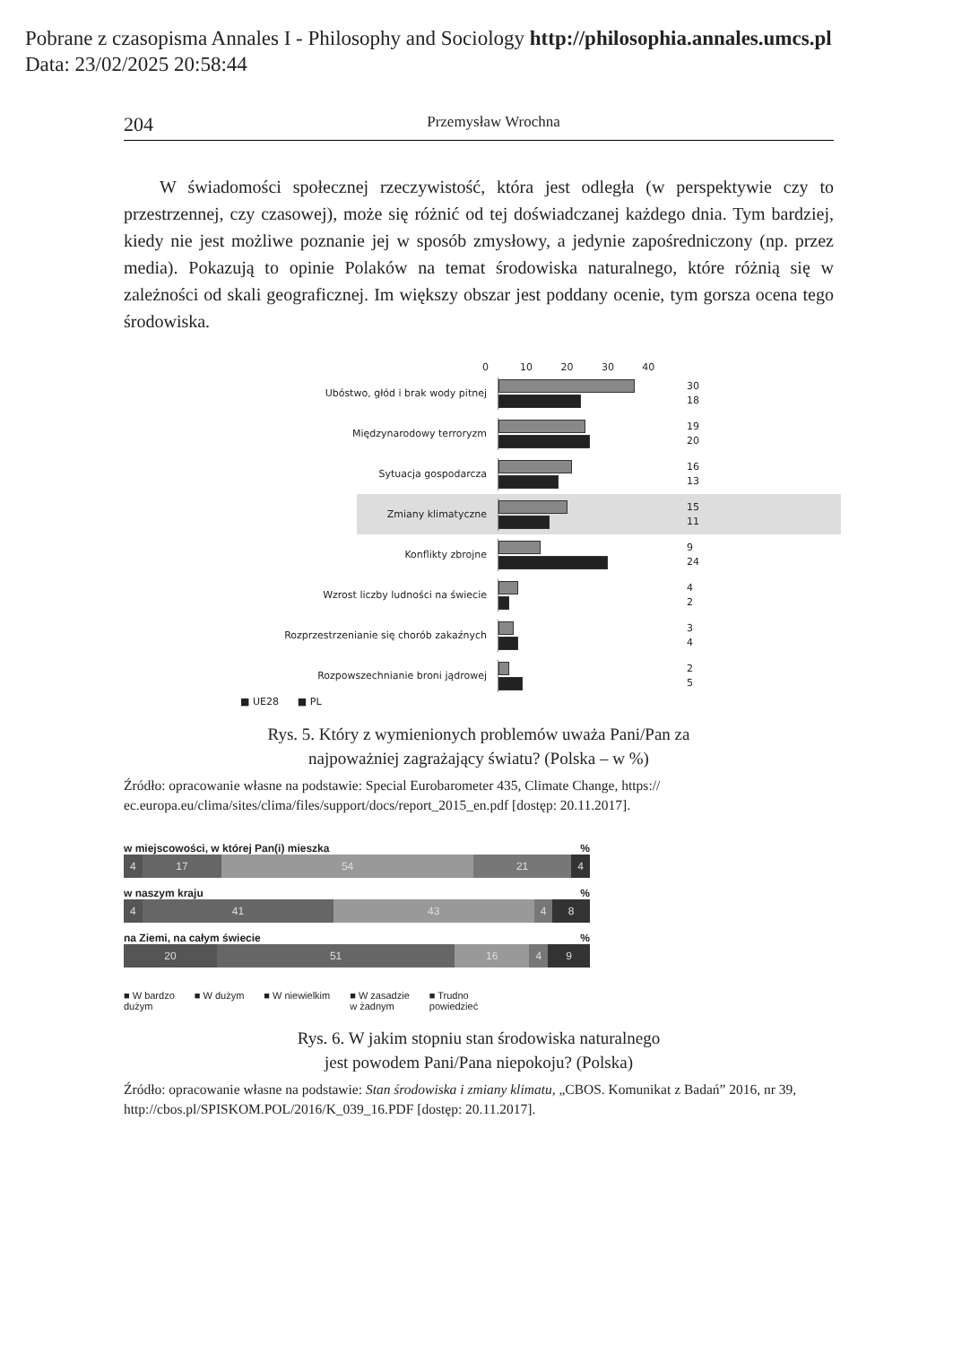Pobrane z czasopisma Annales I - Philosophy and Sociology http://philosophia.annales.umcs.pl
Data: 23/02/2025 20:58:44
204 Przemysław Wrochna
W świadomości społecznej rzeczywistość, która jest odległa (w perspektywie czy to przestrzennej, czy czasowej), może się różnić od tej doświadczanej każdego dnia. Tym bardziej, kiedy nie jest możliwe poznanie jej w sposób zmysłowy, a jedynie zapośredniczony (np. przez media). Pokazują to opinie Polaków na temat środowiska naturalnego, które różnią się w zależności od skali geograficznej. Im większy obszar jest poddany ocenie, tym gorsza ocena tego środowiska.
0 10 20 30 40
Ubóstwo, głód i brak wody pitnej
30
18
Międzynarodowy terroryzm
19
20
Sytuacja gospodarcza
16
13
Zmiany klimatyczne
15
11
Konflikty zbrojne
9
24
Wzrost liczby ludności na świecie
4
2
Rozprzestrzenianie się chorób zakaźnych
3
4
Rozpowszechnianie broni jądrowej
2
5
■ UE28 ■ PL
Rys. 5. Który z wymienionych problemów uważa Pani/Pan za
najpoważniej zagrażający światu? (Polska – w %)
Źródło: opracowanie własne na podstawie: Special Eurobarometer 435, Climate Change, https:// ec.europa.eu/clima/sites/clima/files/support/docs/report_2015_en.pdf [dostęp: 20.11.2017].
w miejscowości, w której Pan(i) mieszka %
4 17 54 21 4
w naszym kraju %
4 41 43 4 8
na Ziemi, na całym świecie %
20 51 16 4 9
■ W bardzo
dużym ■ W dużym ■ W niewielkim ■ W zasadzie
w żadnym ■ Trudno
powiedzieć
Rys. 6. W jakim stopniu stan środowiska naturalnego
jest powodem Pani/Pana niepokoju? (Polska)
Źródło: opracowanie własne na podstawie: Stan środowiska i zmiany klimatu, „CBOS. Komunikat z Badań” 2016, nr 39, http://cbos.pl/SPISKOM.POL/2016/K_039_16.PDF [dostęp: 20.11.2017].